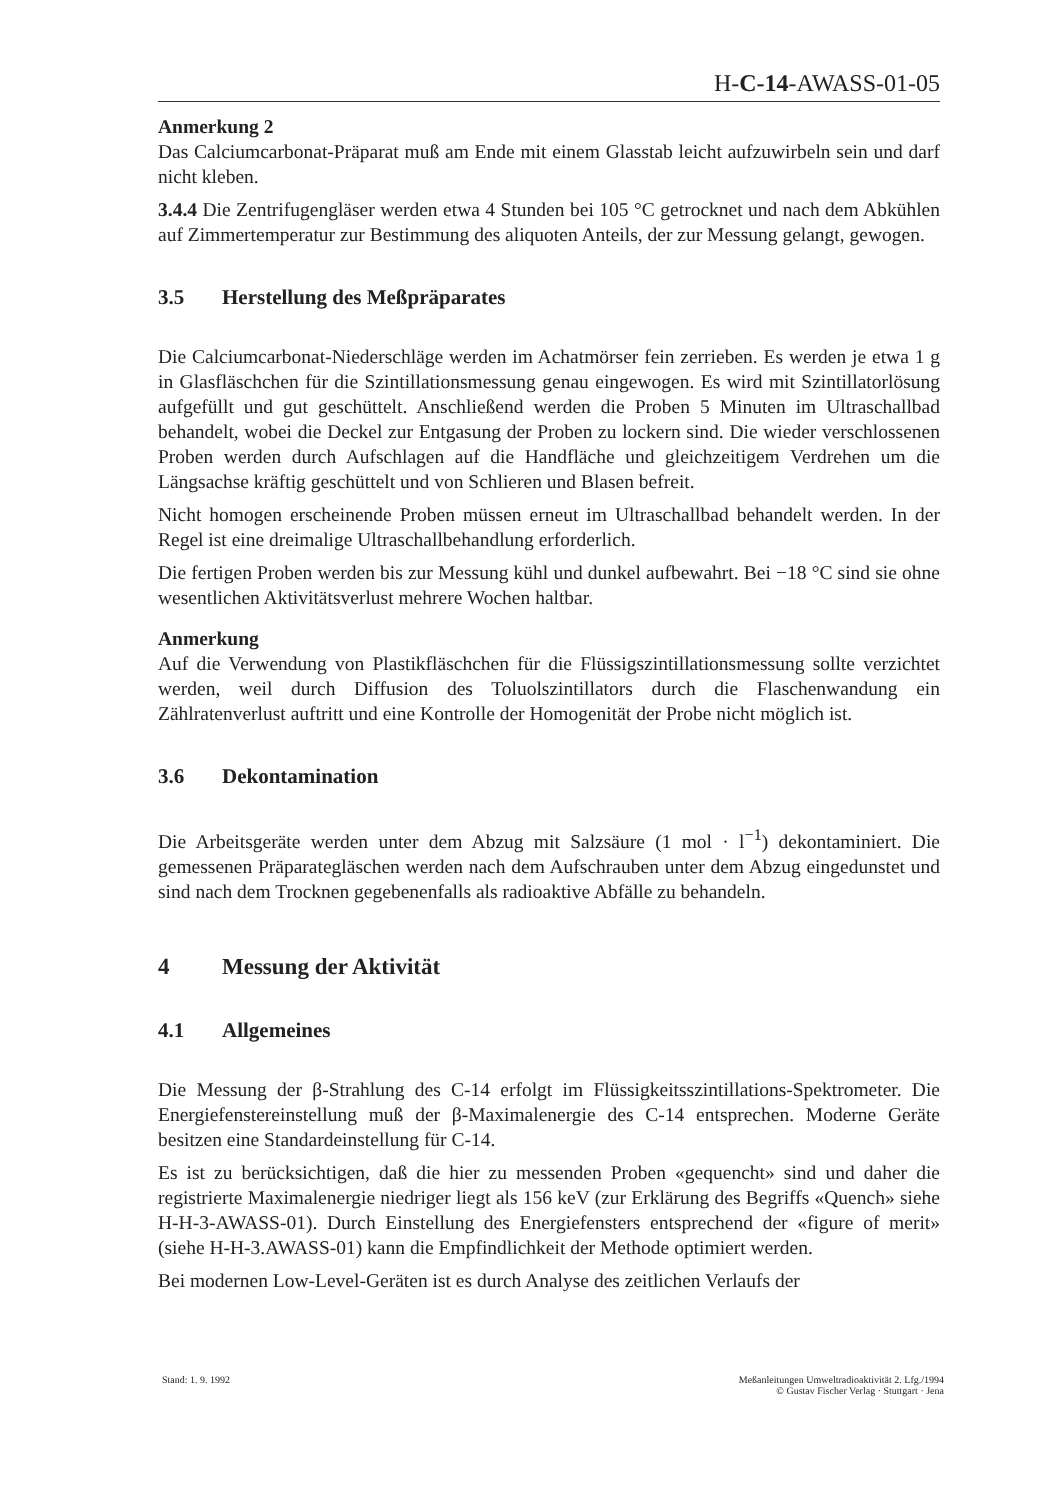H-C-14-AWASS-01-05
Anmerkung 2
Das Calciumcarbonat-Präparat muß am Ende mit einem Glasstab leicht aufzuwirbeln sein und darf nicht kleben.
3.4.4 Die Zentrifugengläser werden etwa 4 Stunden bei 105 °C getrocknet und nach dem Abkühlen auf Zimmertemperatur zur Bestimmung des aliquoten Anteils, der zur Messung gelangt, gewogen.
3.5 Herstellung des Meßpräparates
Die Calciumcarbonat-Niederschläge werden im Achatmörser fein zerrieben. Es werden je etwa 1 g in Glasfläschchen für die Szintillationsmessung genau eingewogen. Es wird mit Szintillatorlösung aufgefüllt und gut geschüttelt. Anschließend werden die Proben 5 Minuten im Ultraschallbad behandelt, wobei die Deckel zur Entgasung der Proben zu lockern sind. Die wieder verschlossenen Proben werden durch Aufschlagen auf die Handfläche und gleichzeitigem Verdrehen um die Längsachse kräftig geschüttelt und von Schlieren und Blasen befreit.
Nicht homogen erscheinende Proben müssen erneut im Ultraschallbad behandelt werden. In der Regel ist eine dreimalige Ultraschallbehandlung erforderlich.
Die fertigen Proben werden bis zur Messung kühl und dunkel aufbewahrt. Bei −18 °C sind sie ohne wesentlichen Aktivitätsverlust mehrere Wochen haltbar.
Anmerkung
Auf die Verwendung von Plastikfläschchen für die Flüssigszintillationsmessung sollte verzichtet werden, weil durch Diffusion des Toluolszintillators durch die Flaschenwandung ein Zählratenverlust auftritt und eine Kontrolle der Homogenität der Probe nicht möglich ist.
3.6 Dekontamination
Die Arbeitsgeräte werden unter dem Abzug mit Salzsäure (1 mol · l<sup>−1</sup>) dekontaminiert. Die gemessenen Präparategläschen werden nach dem Aufschrauben unter dem Abzug eingedunstet und sind nach dem Trocknen gegebenenfalls als radioaktive Abfälle zu behandeln.
4 Messung der Aktivität
4.1 Allgemeines
Die Messung der β-Strahlung des C-14 erfolgt im Flüssigkeitsszintillations-Spektrometer. Die Energiefenstereinstellung muß der β-Maximalenergie des C-14 entsprechen. Moderne Geräte besitzen eine Standardeinstellung für C-14.
Es ist zu berücksichtigen, daß die hier zu messenden Proben «gequencht» sind und daher die registrierte Maximalenergie niedriger liegt als 156 keV (zur Erklärung des Begriffs «Quench» siehe H-H-3-AWASS-01). Durch Einstellung des Energiefensters entsprechend der «figure of merit» (siehe H-H-3.AWASS-01) kann die Empfindlichkeit der Methode optimiert werden.
Bei modernen Low-Level-Geräten ist es durch Analyse des zeitlichen Verlaufs der
Stand: 1. 9. 1992 Meßanleitungen Umweltradioaktivität 2. Lfg./1994
© Gustav Fischer Verlag · Stuttgart · Jena